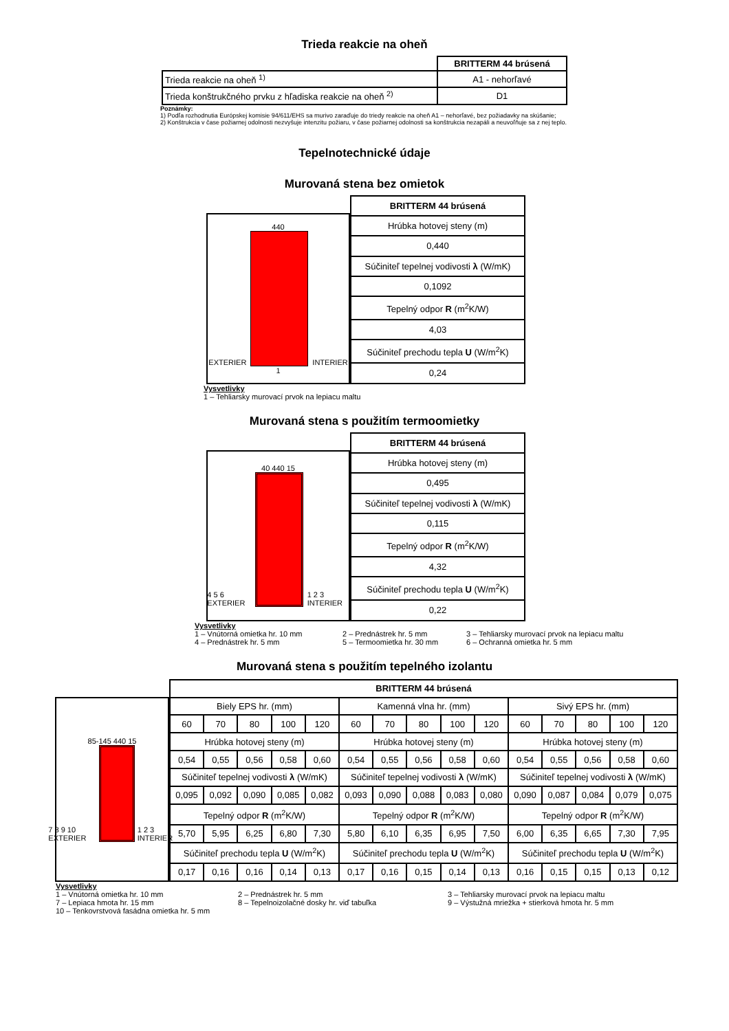Trieda reakcie na oheň
| | BRITTERM 44 brúsená |
| Trieda reakcie na oheň <sup>1)</sup> | A1 - nehorľavé |
| Trieda konštrukčného prvku z hľadiska reakcie na oheň <sup>2)</sup> | D1 |
Poznámky:
1) Podľa rozhodnutia Európskej komisie 94/611/EHS sa murivo zaraďuje do triedy reakcie na oheň A1 – nehorľavé, bez požiadavky na skúšanie;
2) Konštrukcia v čase požiarnej odolnosti nezvyšuje intenzitu požiaru, v čase požiarnej odolnosti sa konštrukcia nezapáli a neuvoľňuje sa z nej teplo.
Tepelnotechnické údaje
Murovaná stena bez omietok
440
EXTERIER
INTERIER
1
| BRITTERM 44 brúsená |
| --- |
| Hrúbka hotovej steny (m) |
| 0,440 |
| Súčiniteľ tepelnej vodivosti λ (W/mK) |
| 0,1092 |
| Tepelný odpor R (m<sup>2</sup>K/W) |
| 4,03 |
| Súčiniteľ prechodu tepla U (W/m<sup>2</sup>K) |
| 0,24 |
Vysvetlivky
1 – Tehliarsky murovací prvok na lepiacu maltu
Murovaná stena s použitím termoomietky
40 440 15
4 5 6 EXTERIER
1 2 3 INTERIER
| BRITTERM 44 brúsená |
| --- |
| Hrúbka hotovej steny (m) |
| 0,495 |
| Súčiniteľ tepelnej vodivosti λ (W/mK) |
| 0,115 |
| Tepelný odpor R (m<sup>2</sup>K/W) |
| 4,32 |
| Súčiniteľ prechodu tepla U (W/m<sup>2</sup>K) |
| 0,22 |
Vysvetlivky 1 – Vnútorná omietka hr. 10 mm 2 – Prednástrek hr. 5 mm 3 – Tehliarsky murovací prvok na lepiacu maltu 4 – Prednástrek hr. 5 mm 5 – Termoomietka hr. 30 mm 6 – Ochranná omietka hr. 5 mm
Murovaná stena s použitím tepelného izolantu
85-145 440 15
7 8 9 10 EXTERIER
1 2 3 INTERIER
| BRITTERM 44 brúsená | | | | | | | | | | | | | | |
| --- | --- | --- | --- | --- | --- | --- | --- | --- | --- | --- | --- | --- | --- | --- |
| Biely EPS hr. (mm) | | | | | Kamenná vlna hr. (mm) | | | | | Sivý EPS hr. (mm) | | | | |
| 60 | 70 | 80 | 100 | 120 | 60 | 70 | 80 | 100 | 120 | 60 | 70 | 80 | 100 | 120 |
| Hrúbka hotovej steny (m) | | | | | Hrúbka hotovej steny (m) | | | | | Hrúbka hotovej steny (m) | | | | |
| 0,54 | 0,55 | 0,56 | 0,58 | 0,60 | 0,54 | 0,55 | 0,56 | 0,58 | 0,60 | 0,54 | 0,55 | 0,56 | 0,58 | 0,60 |
| Súčiniteľ tepelnej vodivosti λ (W/mK) | | | | | Súčiniteľ tepelnej vodivosti λ (W/mK) | | | | | Súčiniteľ tepelnej vodivosti λ (W/mK) | | | | |
| 0,095 | 0,092 | 0,090 | 0,085 | 0,082 | 0,093 | 0,090 | 0,088 | 0,083 | 0,080 | 0,090 | 0,087 | 0,084 | 0,079 | 0,075 |
| Tepelný odpor R (m<sup>2</sup>K/W) | | | | | Tepelný odpor R (m<sup>2</sup>K/W) | | | | | Tepelný odpor R (m<sup>2</sup>K/W) | | | | |
| 5,70 | 5,95 | 6,25 | 6,80 | 7,30 | 5,80 | 6,10 | 6,35 | 6,95 | 7,50 | 6,00 | 6,35 | 6,65 | 7,30 | 7,95 |
| Súčiniteľ prechodu tepla U (W/m<sup>2</sup>K) | | | | | Súčiniteľ prechodu tepla U (W/m<sup>2</sup>K) | | | | | Súčiniteľ prechodu tepla U (W/m<sup>2</sup>K) | | | | |
| 0,17 | 0,16 | 0,16 | 0,14 | 0,13 | 0,17 | 0,16 | 0,15 | 0,14 | 0,13 | 0,16 | 0,15 | 0,15 | 0,13 | 0,12 |
Vysvetlivky 1 – Vnútorná omietka hr. 10 mm 2 – Prednástrek hr. 5 mm 3 – Tehliarsky murovací prvok na lepiacu maltu 7 – Lepiaca hmota hr. 15 mm 8 – Tepelnoizolačné dosky hr. viď tabuľka 9 – Výstužná mriežka + stierková hmota hr. 5 mm 10 – Tenkovrstvová fasádna omietka hr. 5 mm